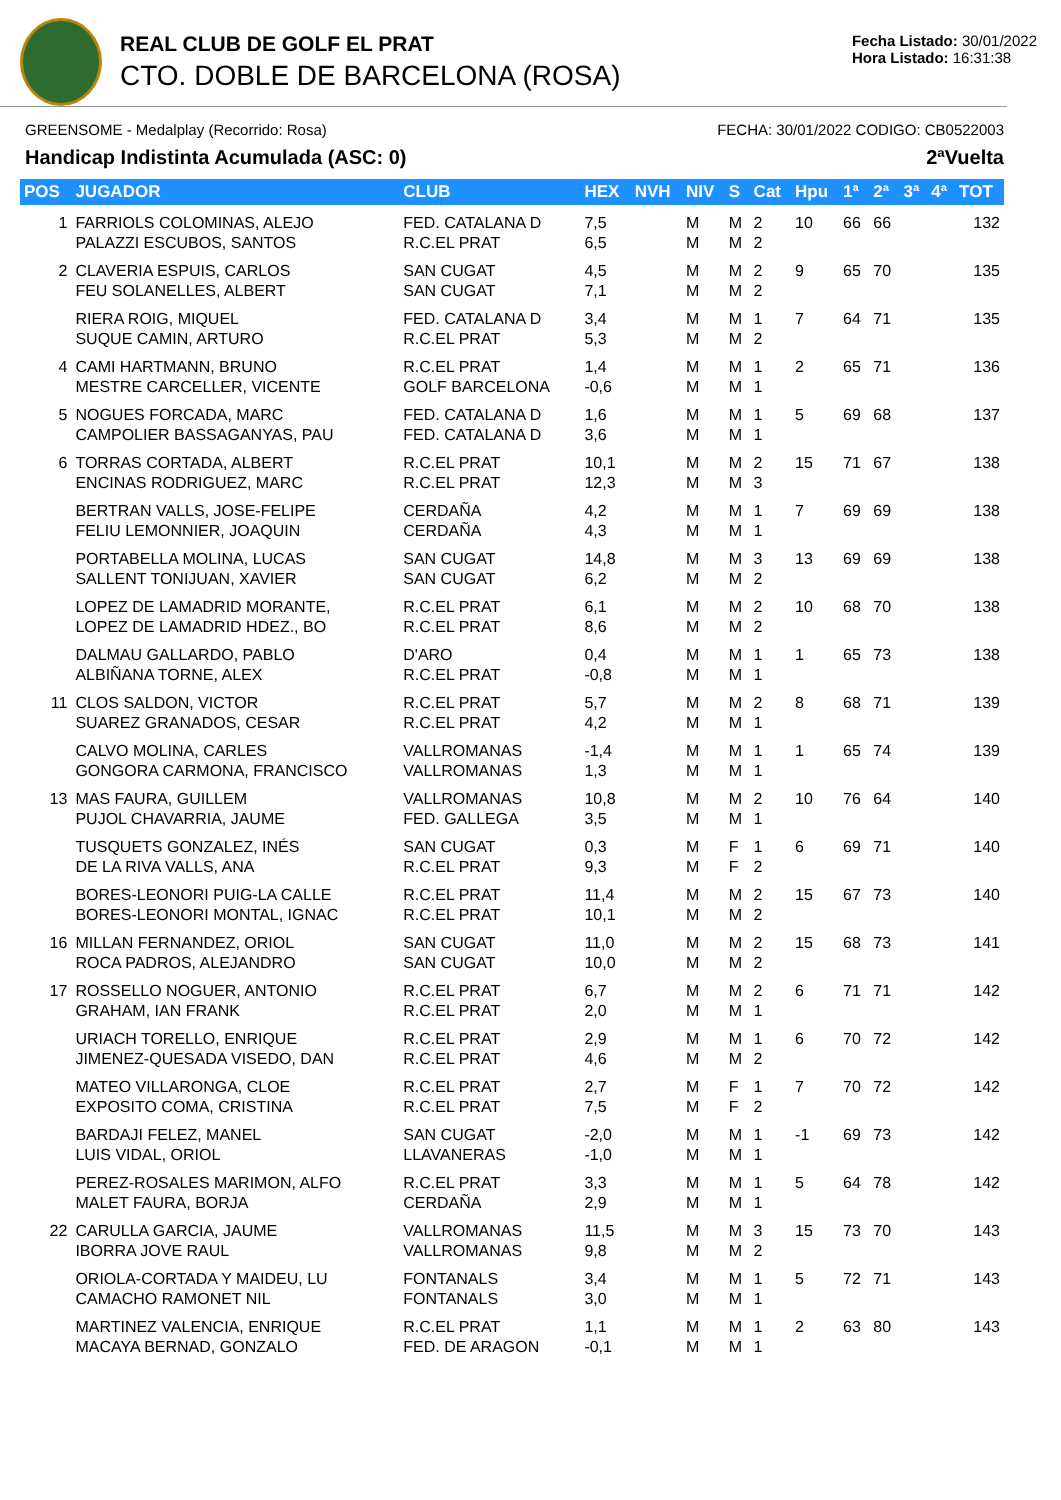REAL CLUB DE GOLF EL PRAT
CTO. DOBLE DE BARCELONA (ROSA)
Fecha Listado: 30/01/2022
Hora Listado: 16:31:38
GREENSOME - Medalplay (Recorrido: Rosa) FECHA: 30/01/2022 CODIGO: CB0522003
Handicap Indistinta Acumulada (ASC: 0) 2ªVuelta
| POS | JUGADOR | CLUB | HEX | NVH | NIV | S | Cat | Hpu | 1ª | 2ª | 3ª | 4ª | TOT |
| --- | --- | --- | --- | --- | --- | --- | --- | --- | --- | --- | --- | --- | --- |
| 1 | FARRIOLS COLOMINAS, ALEJO PALAZZI ESCUBOS, SANTOS | FED. CATALANA D R.C.EL PRAT | 7,5 6,5 | | M M | M M | 2 2 | 10 | 66 | 66 | | | 132 |
| 2 | CLAVERIA ESPUIS, CARLOS FEU SOLANELLES, ALBERT | SAN CUGAT SAN CUGAT | 4,5 7,1 | | M M | M M | 2 2 | 9 | 65 | 70 | | | 135 |
| | RIERA ROIG, MIQUEL SUQUE CAMIN, ARTURO | FED. CATALANA D R.C.EL PRAT | 3,4 5,3 | | M M | M M | 1 2 | 7 | 64 | 71 | | | 135 |
| 4 | CAMI HARTMANN, BRUNO MESTRE CARCELLER, VICENTE | R.C.EL PRAT GOLF BARCELONA | 1,4 -0,6 | | M M | M M | 1 1 | 2 | 65 | 71 | | | 136 |
| 5 | NOGUES FORCADA, MARC CAMPOLIER BASSAGANYAS, PAU | FED. CATALANA D FED. CATALANA D | 1,6 3,6 | | M M | M M | 1 1 | 5 | 69 | 68 | | | 137 |
| 6 | TORRAS CORTADA, ALBERT ENCINAS RODRIGUEZ, MARC | R.C.EL PRAT R.C.EL PRAT | 10,1 12,3 | | M M | M M | 2 3 | 15 | 71 | 67 | | | 138 |
| | BERTRAN VALLS, JOSE-FELIPE FELIU LEMONNIER, JOAQUIN | CERDAÑA CERDAÑA | 4,2 4,3 | | M M | M M | 1 1 | 7 | 69 | 69 | | | 138 |
| | PORTABELLA MOLINA, LUCAS SALLENT TONIJUAN, XAVIER | SAN CUGAT SAN CUGAT | 14,8 6,2 | | M M | M M | 3 2 | 13 | 69 | 69 | | | 138 |
| | LOPEZ DE LAMADRID MORANTE, LOPEZ DE LAMADRID HDEZ., BO | R.C.EL PRAT R.C.EL PRAT | 6,1 8,6 | | M M | M M | 2 2 | 10 | 68 | 70 | | | 138 |
| | DALMAU GALLARDO, PABLO ALBIÑANA TORNE, ALEX | D'ARO R.C.EL PRAT | 0,4 -0,8 | | M M | M M | 1 1 | 1 | 65 | 73 | | | 138 |
| 11 | CLOS SALDON, VICTOR SUAREZ GRANADOS, CESAR | R.C.EL PRAT R.C.EL PRAT | 5,7 4,2 | | M M | M M | 2 1 | 8 | 68 | 71 | | | 139 |
| | CALVO MOLINA, CARLES GONGORA CARMONA, FRANCISCO | VALLROMANAS VALLROMANAS | -1,4 1,3 | | M M | M M | 1 1 | 1 | 65 | 74 | | | 139 |
| 13 | MAS FAURA, GUILLEM PUJOL CHAVARRIA, JAUME | VALLROMANAS FED. GALLEGA | 10,8 3,5 | | M M | M M | 2 1 | 10 | 76 | 64 | | | 140 |
| | TUSQUETS GONZALEZ, INÉS DE LA RIVA VALLS, ANA | SAN CUGAT R.C.EL PRAT | 0,3 9,3 | | M M | F F | 1 2 | 6 | 69 | 71 | | | 140 |
| | BORES-LEONORI PUIG-LA CALLE BORES-LEONORI MONTAL, IGNAC | R.C.EL PRAT R.C.EL PRAT | 11,4 10,1 | | M M | M M | 2 2 | 15 | 67 | 73 | | | 140 |
| 16 | MILLAN FERNANDEZ, ORIOL ROCA PADROS, ALEJANDRO | SAN CUGAT SAN CUGAT | 11,0 10,0 | | M M | M M | 2 2 | 15 | 68 | 73 | | | 141 |
| 17 | ROSSELLO NOGUER, ANTONIO GRAHAM, IAN FRANK | R.C.EL PRAT R.C.EL PRAT | 6,7 2,0 | | M M | M M | 2 1 | 6 | 71 | 71 | | | 142 |
| | URIACH TORELLO, ENRIQUE JIMENEZ-QUESADA VISEDO, DAN | R.C.EL PRAT R.C.EL PRAT | 2,9 4,6 | | M M | M M | 1 2 | 6 | 70 | 72 | | | 142 |
| | MATEO VILLARONGA, CLOE EXPOSITO COMA, CRISTINA | R.C.EL PRAT R.C.EL PRAT | 2,7 7,5 | | M M | F F | 1 2 | 7 | 70 | 72 | | | 142 |
| | BARDAJI FELEZ, MANEL LUIS VIDAL, ORIOL | SAN CUGAT LLAVANERAS | -2,0 -1,0 | | M M | M M | 1 1 | -1 | 69 | 73 | | | 142 |
| | PEREZ-ROSALES MARIMON, ALFO MALET FAURA, BORJA | R.C.EL PRAT CERDAÑA | 3,3 2,9 | | M M | M M | 1 1 | 5 | 64 | 78 | | | 142 |
| 22 | CARULLA GARCIA, JAUME IBORRA JOVE RAUL | VALLROMANAS VALLROMANAS | 11,5 9,8 | | M M | M M | 3 2 | 15 | 73 | 70 | | | 143 |
| | ORIOLA-CORTADA Y MAIDEU, LU CAMACHO RAMONET NIL | FONTANALS FONTANALS | 3,4 3,0 | | M M | M M | 1 1 | 5 | 72 | 71 | | | 143 |
| | MARTINEZ VALENCIA, ENRIQUE MACAYA BERNAD, GONZALO | R.C.EL PRAT FED. DE ARAGON | 1,1 -0,1 | | M M | M M | 1 1 | 2 | 63 | 80 | | | 143 |